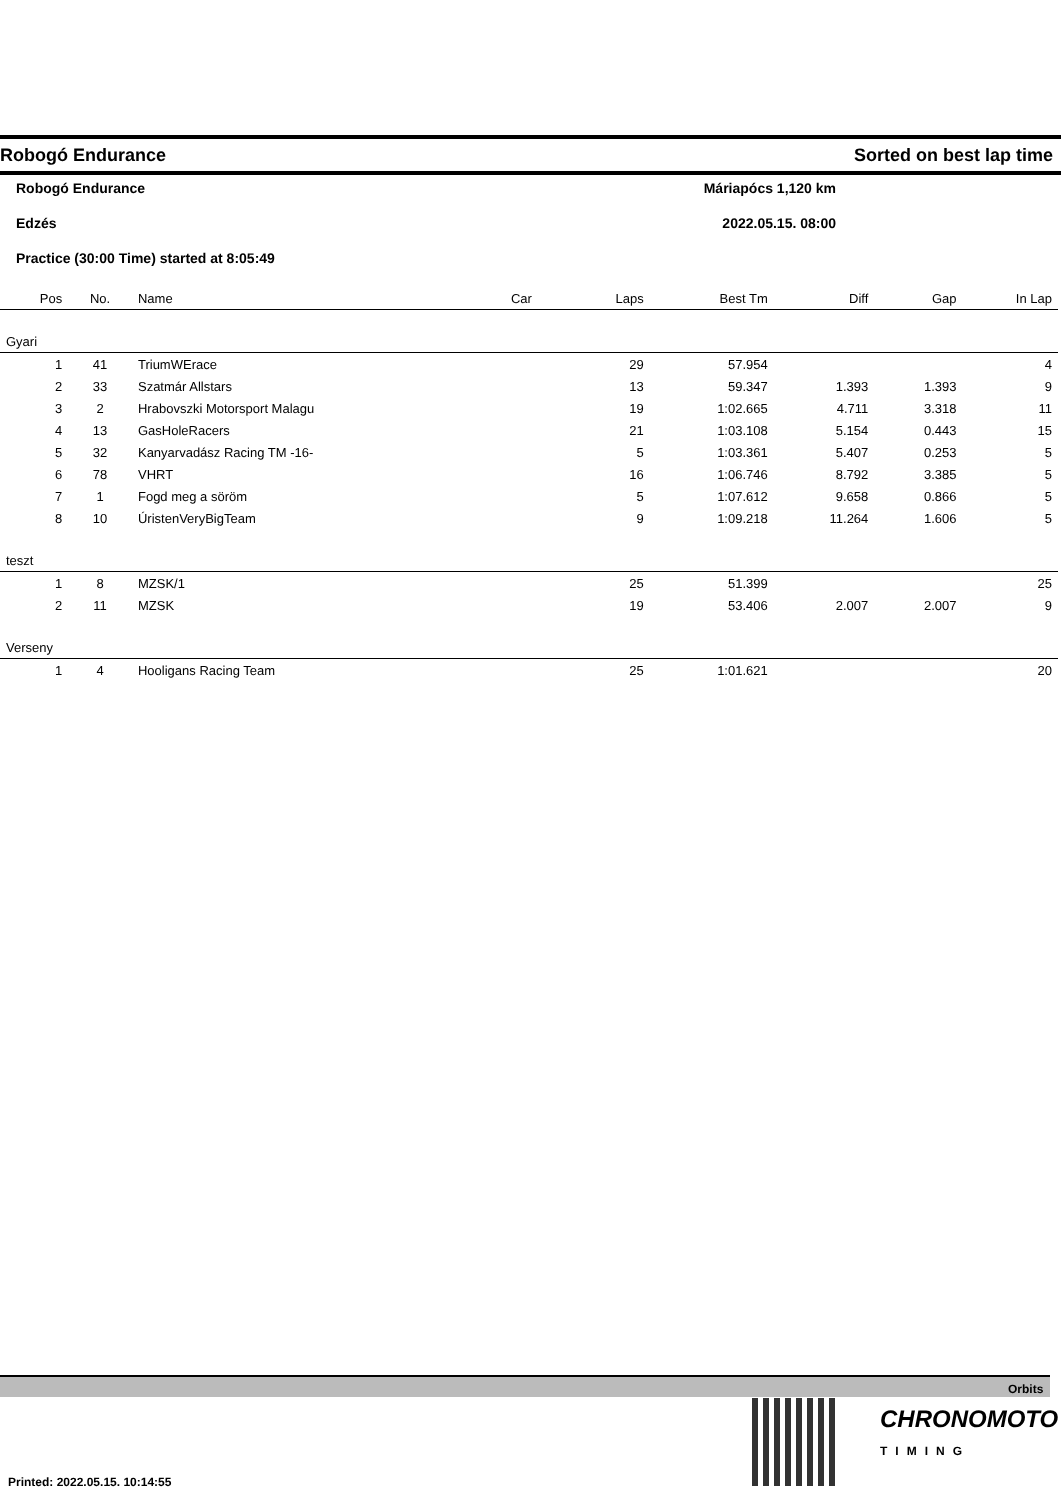Robogó Endurance Sorted on best lap time
Robogó Endurance Máriapócs 1,120 km
Edzés 2022.05.15. 08:00
Practice (30:00 Time) started at 8:05:49
| Pos | No. | Name | Car | Laps | Best Tm | Diff | Gap | In Lap |
| --- | --- | --- | --- | --- | --- | --- | --- | --- |
| Gyari | | | | | | | | |
| 1 | 41 | TriumWErace | | 29 | 57.954 | | | 4 |
| 2 | 33 | Szatmár Allstars | | 13 | 59.347 | 1.393 | 1.393 | 9 |
| 3 | 2 | Hrabovszki Motorsport Malagu | | 19 | 1:02.665 | 4.711 | 3.318 | 11 |
| 4 | 13 | GasHoleRacers | | 21 | 1:03.108 | 5.154 | 0.443 | 15 |
| 5 | 32 | Kanyarvadász Racing TM -16- | | 5 | 1:03.361 | 5.407 | 0.253 | 5 |
| 6 | 78 | VHRT | | 16 | 1:06.746 | 8.792 | 3.385 | 5 |
| 7 | 1 | Fogd meg a söröm | | 5 | 1:07.612 | 9.658 | 0.866 | 5 |
| 8 | 10 | ÚristenVeryBigTeam | | 9 | 1:09.218 | 11.264 | 1.606 | 5 |
| teszt | | | | | | | | |
| 1 | 8 | MZSK/1 | | 25 | 51.399 | | | 25 |
| 2 | 11 | MZSK | | 19 | 53.406 | 2.007 | 2.007 | 9 |
| Verseny | | | | | | | | |
| 1 | 4 | Hooligans Racing Team | | 25 | 1:01.621 | | | 20 |
Orbits
CHRONOMOTO
TIMING
Printed: 2022.05.15. 10:14:55